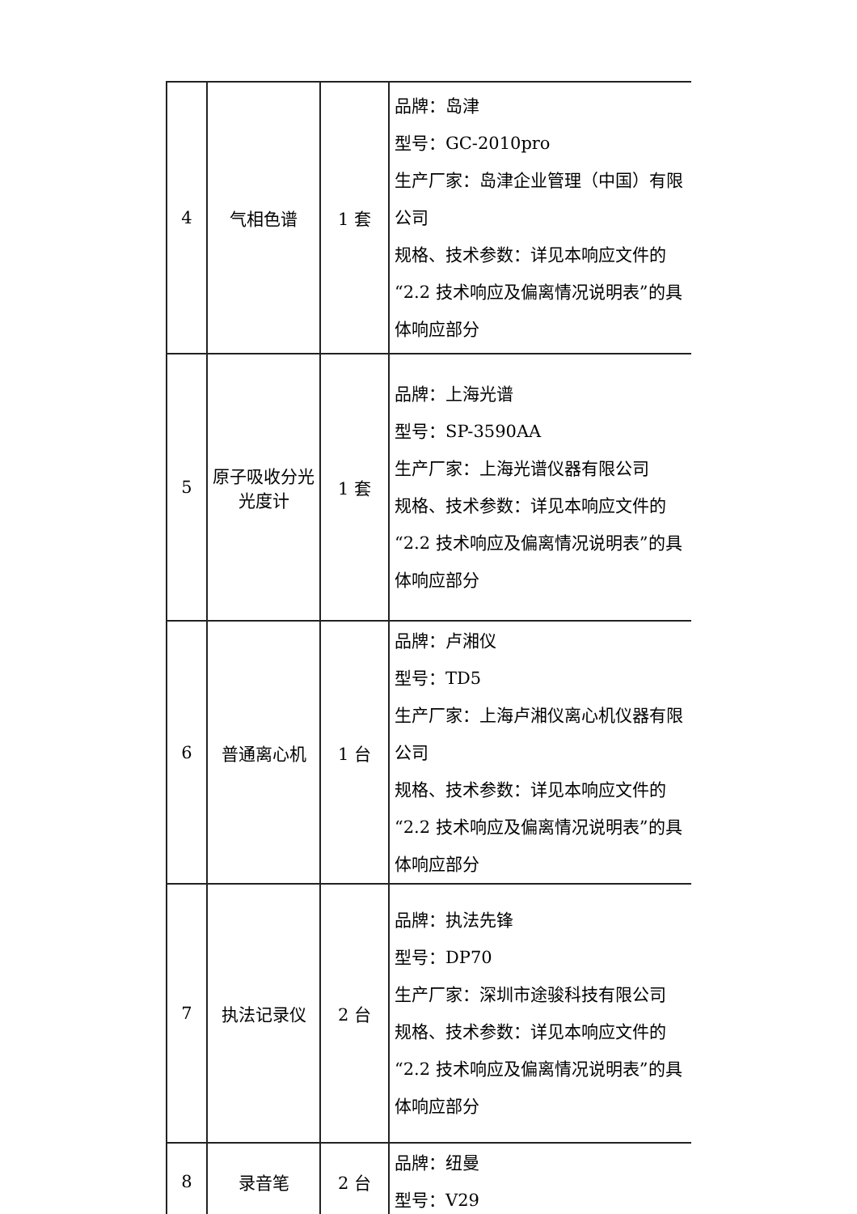| 4 | 气相色谱 | 1 套 | 品牌：岛津 型号：GC-2010pro 生产厂家：岛津企业管理（中国）有限公司 规格、技术参数：详见本响应文件的“2.2 技术响应及偏离情况说明表”的具体响应部分 |
| 5 | 原子吸收分光光度计 | 1 套 | 品牌：上海光谱 型号：SP-3590AA 生产厂家：上海光谱仪器有限公司 规格、技术参数：详见本响应文件的“2.2 技术响应及偏离情况说明表”的具体响应部分 |
| 6 | 普通离心机 | 1 台 | 品牌：卢湘仪 型号：TD5 生产厂家：上海卢湘仪离心机仪器有限公司 规格、技术参数：详见本响应文件的“2.2 技术响应及偏离情况说明表”的具体响应部分 |
| 7 | 执法记录仪 | 2 台 | 品牌：执法先锋 型号：DP70 生产厂家：深圳市途骏科技有限公司 规格、技术参数：详见本响应文件的“2.2 技术响应及偏离情况说明表”的具体响应部分 |
| 8 | 录音笔 | 2 台 | 品牌：纽曼 型号：V29 |